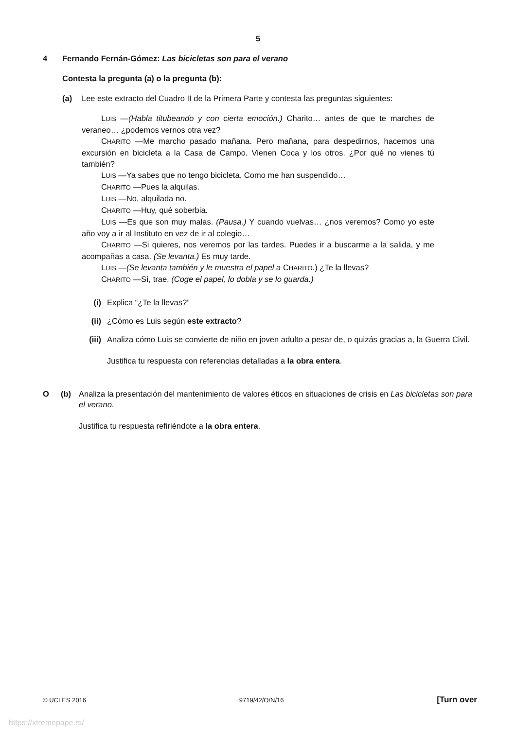5
4 Fernando Fernán-Gómez: Las bicicletas son para el verano
Contesta la pregunta (a) o la pregunta (b):
(a) Lee este extracto del Cuadro II de la Primera Parte y contesta las preguntas siguientes:
LUIS —(Habla titubeando y con cierta emoción.) Charito… antes de que te marches de veraneo… ¿podemos vernos otra vez?
CHARITO —Me marcho pasado mañana. Pero mañana, para despedirnos, hacemos una excursión en bicicleta a la Casa de Campo. Vienen Coca y los otros. ¿Por qué no vienes tú también?
LUIS —Ya sabes que no tengo bicicleta. Como me han suspendido…
CHARITO —Pues la alquilas.
LUIS —No, alquilada no.
CHARITO —Huy, qué soberbia.
LUIS —Es que son muy malas. (Pausa.) Y cuando vuelvas… ¿nos veremos? Como yo este año voy a ir al Instituto en vez de ir al colegio…
CHARITO —Si quieres, nos veremos por las tardes. Puedes ir a buscarme a la salida, y me acompañas a casa. (Se levanta.) Es muy tarde.
LUIS —(Se levanta también y le muestra el papel a CHARITO.) ¿Te la llevas?
CHARITO —Sí, trae. (Coge el papel, lo dobla y se lo guarda.)
(i) Explica “¿Te la llevas?”
(ii) ¿Cómo es Luis según este extracto?
(iii) Analiza cómo Luis se convierte de niño en joven adulto a pesar de, o quizás gracias a, la Guerra Civil.
Justifica tu respuesta con referencias detalladas a la obra entera.
O (b) Analiza la presentación del mantenimiento de valores éticos en situaciones de crisis en Las bicicletas son para el verano.
Justifica tu respuesta refiriéndote a la obra entera.
© UCLES 2016 9719/42/O/N/16 [Turn over
https://xtremepape.rs/